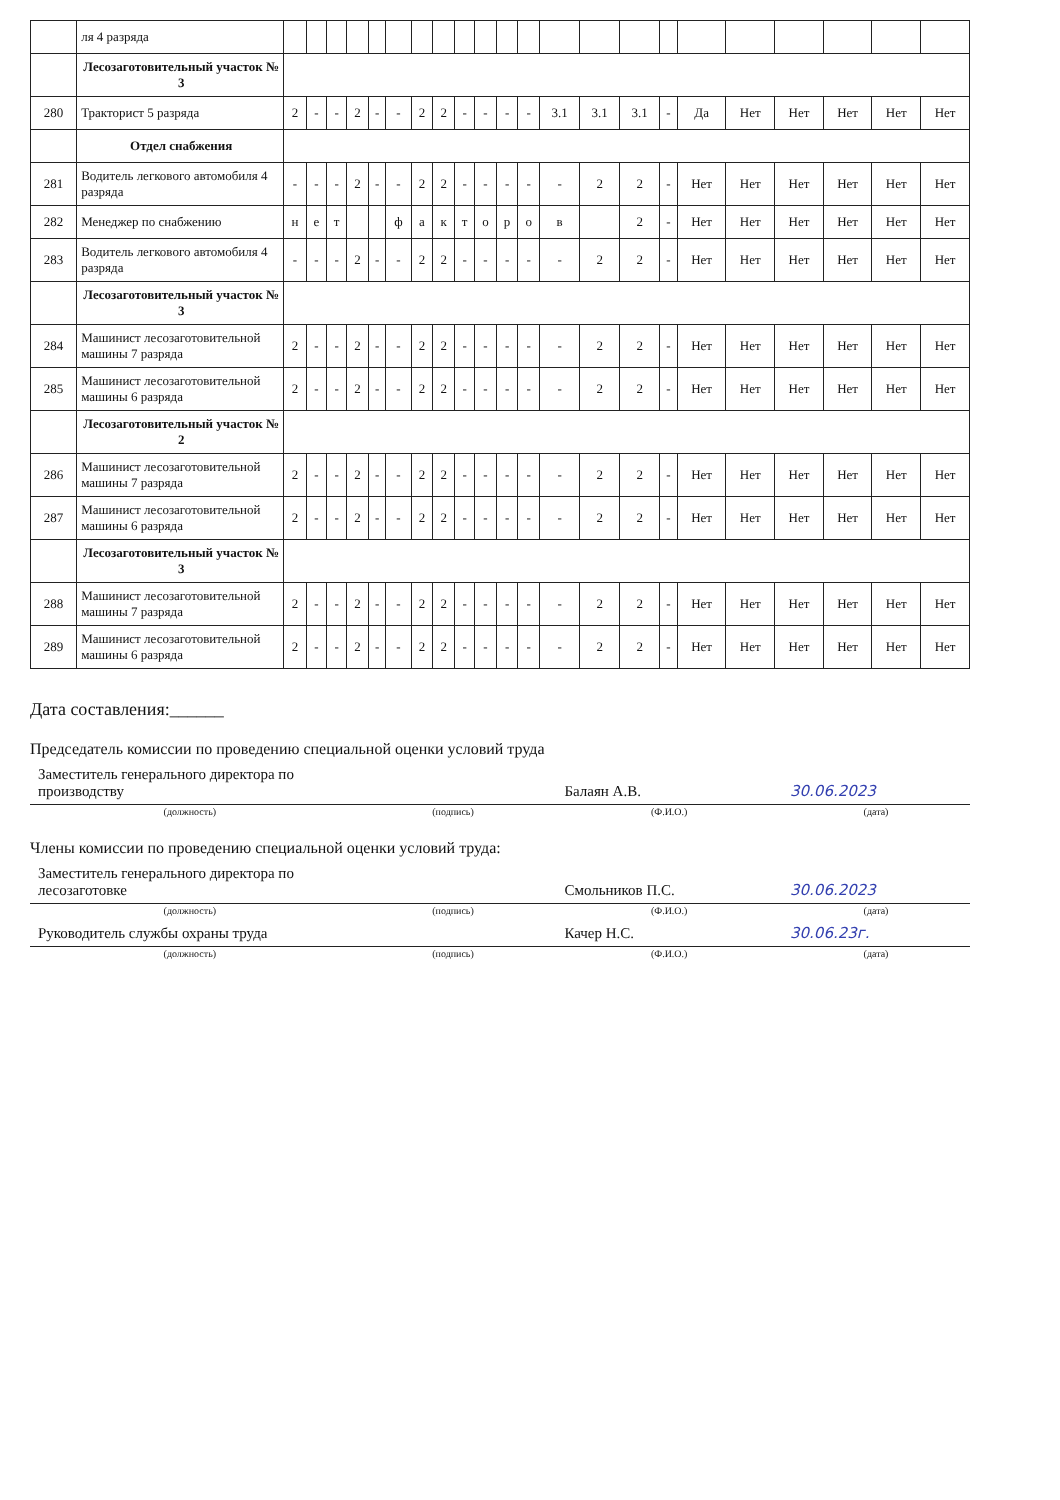| | ля 4 разряда | | | | | | | | | | | | | | | | | | | | | | |
| | Лесозаготовительный участок № 3 | | | | | | | | | | | | | | | | | | | | | | |
| 280 | Тракторист 5 разряда | 2 | - | - | 2 | - | - | 2 | 2 | - | - | - | - | 3.1 | 3.1 | 3.1 | - | Да | Нет | Нет | Нет | Нет | Нет |
| | Отдел снабжения | | | | | | | | | | | | | | | | | | | | | | |
| 281 | Водитель легкового автомобиля 4 разряда | - | - | - | 2 | - | - | 2 | 2 | - | - | - | - | - | 2 | 2 | - | Нет | Нет | Нет | Нет | Нет | Нет |
| 282 | Менеджер по снабжению | н | е | т | | | ф | а | к | т | о | р | о | в | | 2 | - | Нет | Нет | Нет | Нет | Нет | Нет |
| 283 | Водитель легкового автомобиля 4 разряда | - | - | - | 2 | - | - | 2 | 2 | - | - | - | - | - | 2 | 2 | - | Нет | Нет | Нет | Нет | Нет | Нет |
| | Лесозаготовительный участок № 3 | | | | | | | | | | | | | | | | | | | | | | |
| 284 | Машинист лесозаготовительной машины 7 разряда | 2 | - | - | 2 | - | - | 2 | 2 | - | - | - | - | - | 2 | 2 | - | Нет | Нет | Нет | Нет | Нет | Нет |
| 285 | Машинист лесозаготовительной машины 6 разряда | 2 | - | - | 2 | - | - | 2 | 2 | - | - | - | - | - | 2 | 2 | - | Нет | Нет | Нет | Нет | Нет | Нет |
| | Лесозаготовительный участок № 2 | | | | | | | | | | | | | | | | | | | | | | |
| 286 | Машинист лесозаготовительной машины 7 разряда | 2 | - | - | 2 | - | - | 2 | 2 | - | - | - | - | - | 2 | 2 | - | Нет | Нет | Нет | Нет | Нет | Нет |
| 287 | Машинист лесозаготовительной машины 6 разряда | 2 | - | - | 2 | - | - | 2 | 2 | - | - | - | - | - | 2 | 2 | - | Нет | Нет | Нет | Нет | Нет | Нет |
| | Лесозаготовительный участок № 3 | | | | | | | | | | | | | | | | | | | | | | |
| 288 | Машинист лесозаготовительной машины 7 разряда | 2 | - | - | 2 | - | - | 2 | 2 | - | - | - | - | - | 2 | 2 | - | Нет | Нет | Нет | Нет | Нет | Нет |
| 289 | Машинист лесозаготовительной машины 6 разряда | 2 | - | - | 2 | - | - | 2 | 2 | - | - | - | - | - | 2 | 2 | - | Нет | Нет | Нет | Нет | Нет | Нет |
Дата составления:______
Председатель комиссии по проведению специальной оценки условий труда
| Заместитель генерального директора по производству | | Балаян А.В. | 30.06.2023 |
| (должность) | (подпись) | (Ф.И.О.) | (дата) |
Члены комиссии по проведению специальной оценки условий труда:
| Заместитель генерального директора по лесозаготовке | | Смольников П.С. | 30.06.2023 |
| (должность) | (подпись) | (Ф.И.О.) | (дата) |
| Руководитель службы охраны труда | | Качер Н.С. | 30.06.23г. |
| (должность) | (подпись) | (Ф.И.О.) | (дата) |